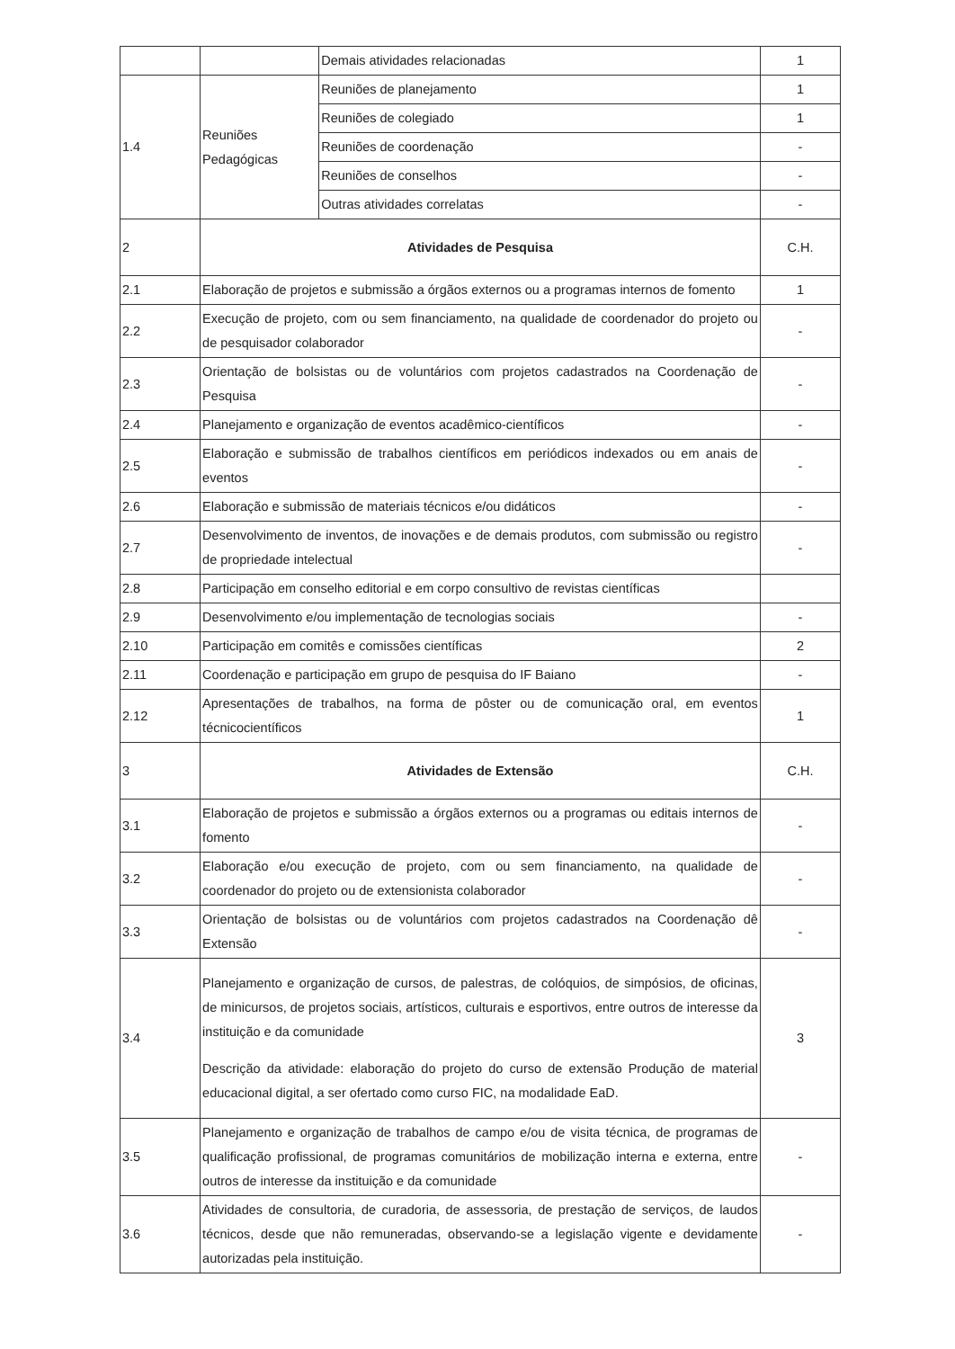| | | Demais atividades relacionadas | 1 |
| 1.4 | Reuniões Pedagógicas | Reuniões de planejamento | 1 |
| | | Reuniões de colegiado | 1 |
| | | Reuniões de coordenação | - |
| | | Reuniões de conselhos | - |
| | | Outras atividades correlatas | - |
| 2 | Atividades de Pesquisa | | C.H. |
| 2.1 | Elaboração de projetos e submissão a órgãos externos ou a programas internos de fomento | | 1 |
| 2.2 | Execução de projeto, com ou sem financiamento, na qualidade de coordenador do projeto ou de pesquisador colaborador | | - |
| 2.3 | Orientação de bolsistas ou de voluntários com projetos cadastrados na Coordenação de Pesquisa | | - |
| 2.4 | Planejamento e organização de eventos acadêmico-científicos | | - |
| 2.5 | Elaboração e submissão de trabalhos científicos em periódicos indexados ou em anais de eventos | | - |
| 2.6 | Elaboração e submissão de materiais técnicos e/ou didáticos | | - |
| 2.7 | Desenvolvimento de inventos, de inovações e de demais produtos, com submissão ou registro de propriedade intelectual | | - |
| 2.8 | Participação em conselho editorial e em corpo consultivo de revistas científicas | | |
| 2.9 | Desenvolvimento e/ou implementação de tecnologias sociais | | - |
| 2.10 | Participação em comitês e comissões científicas | | 2 |
| 2.11 | Coordenação e participação em grupo de pesquisa do IF Baiano | | - |
| 2.12 | Apresentações de trabalhos, na forma de pôster ou de comunicação oral, em eventos técnicocientíficos | | 1 |
| 3 | Atividades de Extensão | | C.H. |
| 3.1 | Elaboração de projetos e submissão a órgãos externos ou a programas ou editais internos de fomento | | - |
| 3.2 | Elaboração e/ou execução de projeto, com ou sem financiamento, na qualidade de coordenador do projeto ou de extensionista colaborador | | - |
| 3.3 | Orientação de bolsistas ou de voluntários com projetos cadastrados na Coordenação dê Extensão | | - |
| 3.4 | Planejamento e organização de cursos, de palestras, de colóquios, de simpósios, de oficinas, de minicursos, de projetos sociais, artísticos, culturais e esportivos, entre outros de interesse da instituição e da comunidade Descrição da atividade: elaboração do projeto do curso de extensão Produção de material educacional digital, a ser ofertado como curso FIC, na modalidade EaD. | | 3 |
| 3.5 | Planejamento e organização de trabalhos de campo e/ou de visita técnica, de programas de qualificação profissional, de programas comunitários de mobilização interna e externa, entre outros de interesse da instituição e da comunidade | | - |
| 3.6 | Atividades de consultoria, de curadoria, de assessoria, de prestação de serviços, de laudos técnicos, desde que não remuneradas, observando-se a legislação vigente e devidamente autorizadas pela instituição. | | - |